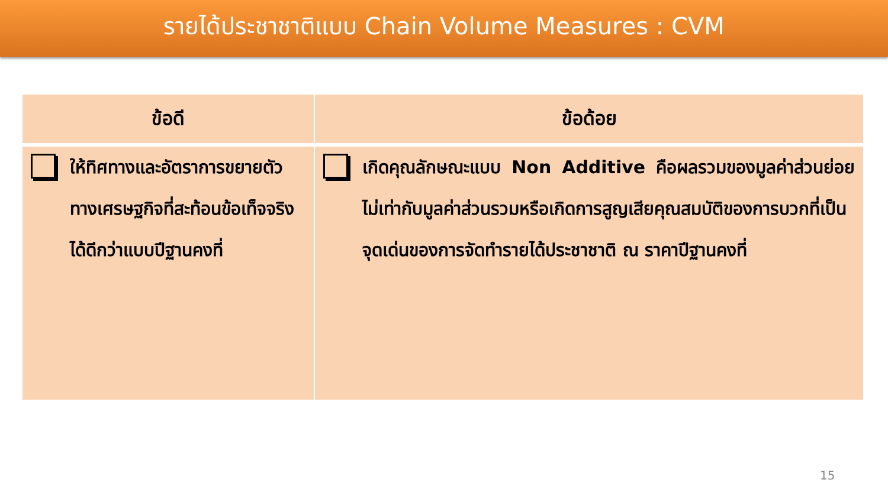รายได้ประชาชาติแบบ Chain Volume Measures : CVM
| ข้อดี | ข้อด้อย |
| --- | --- |
| ให้ทิศทางและอัตราการขยายตัวทางเศรษฐกิจที่สะท้อนข้อเท็จจริงได้ดีกว่าแบบปีฐานคงที่ | เกิดคุณลักษณะแบบ Non Additive คือผลรวมของมูลค่าส่วนย่อยไม่เท่ากับมูลค่าส่วนรวมหรือเกิดการสูญเสียคุณสมบัติของการบวกที่เป็นจุดเด่นของการจัดทำรายได้ประชาชาติ ณ ราคาปีฐานคงที่ |
15